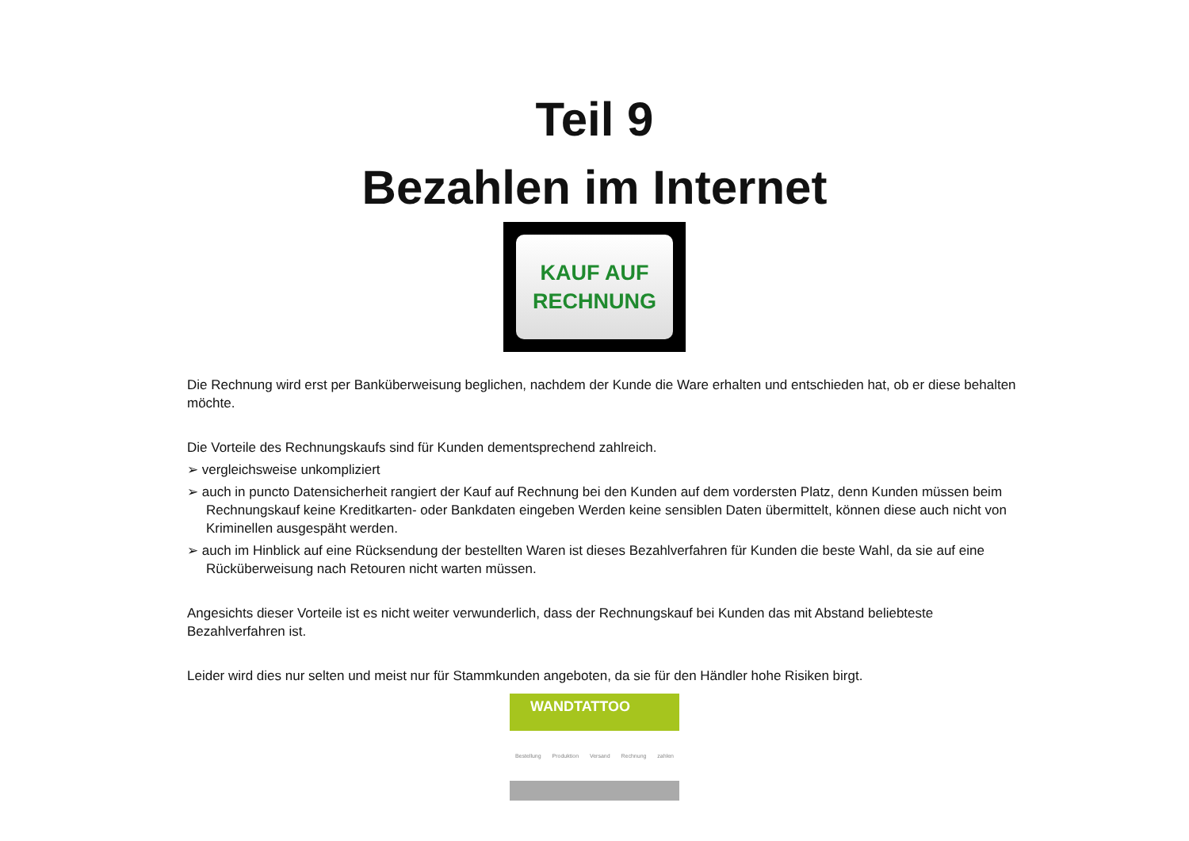Teil 9
Bezahlen im Internet
KAUF AUF
RECHNUNG
Die Rechnung wird erst per Banküberweisung beglichen, nachdem der Kunde die Ware erhalten und entschieden hat, ob er diese behalten möchte.
Die Vorteile des Rechnungskaufs sind für Kunden dementsprechend zahlreich.
➢ vergleichsweise unkompliziert
➢ auch in puncto Datensicherheit rangiert der Kauf auf Rechnung bei den Kunden auf dem vordersten Platz, denn Kunden müssen beim Rechnungskauf keine Kreditkarten- oder Bankdaten eingeben Werden keine sensiblen Daten übermittelt, können diese auch nicht von Kriminellen ausgespäht werden.
➢ auch im Hinblick auf eine Rücksendung der bestellten Waren ist dieses Bezahlverfahren für Kunden die beste Wahl, da sie auf eine Rücküberweisung nach Retouren nicht warten müssen.
Angesichts dieser Vorteile ist es nicht weiter verwunderlich, dass der Rechnungskauf bei Kunden das mit Abstand beliebteste Bezahlverfahren ist.
Leider wird dies nur selten und meist nur für Stammkunden angeboten, da sie für den Händler hohe Risiken birgt.
WANDTATTOO
Bestellung Produktion Versand Rechnung zahlen